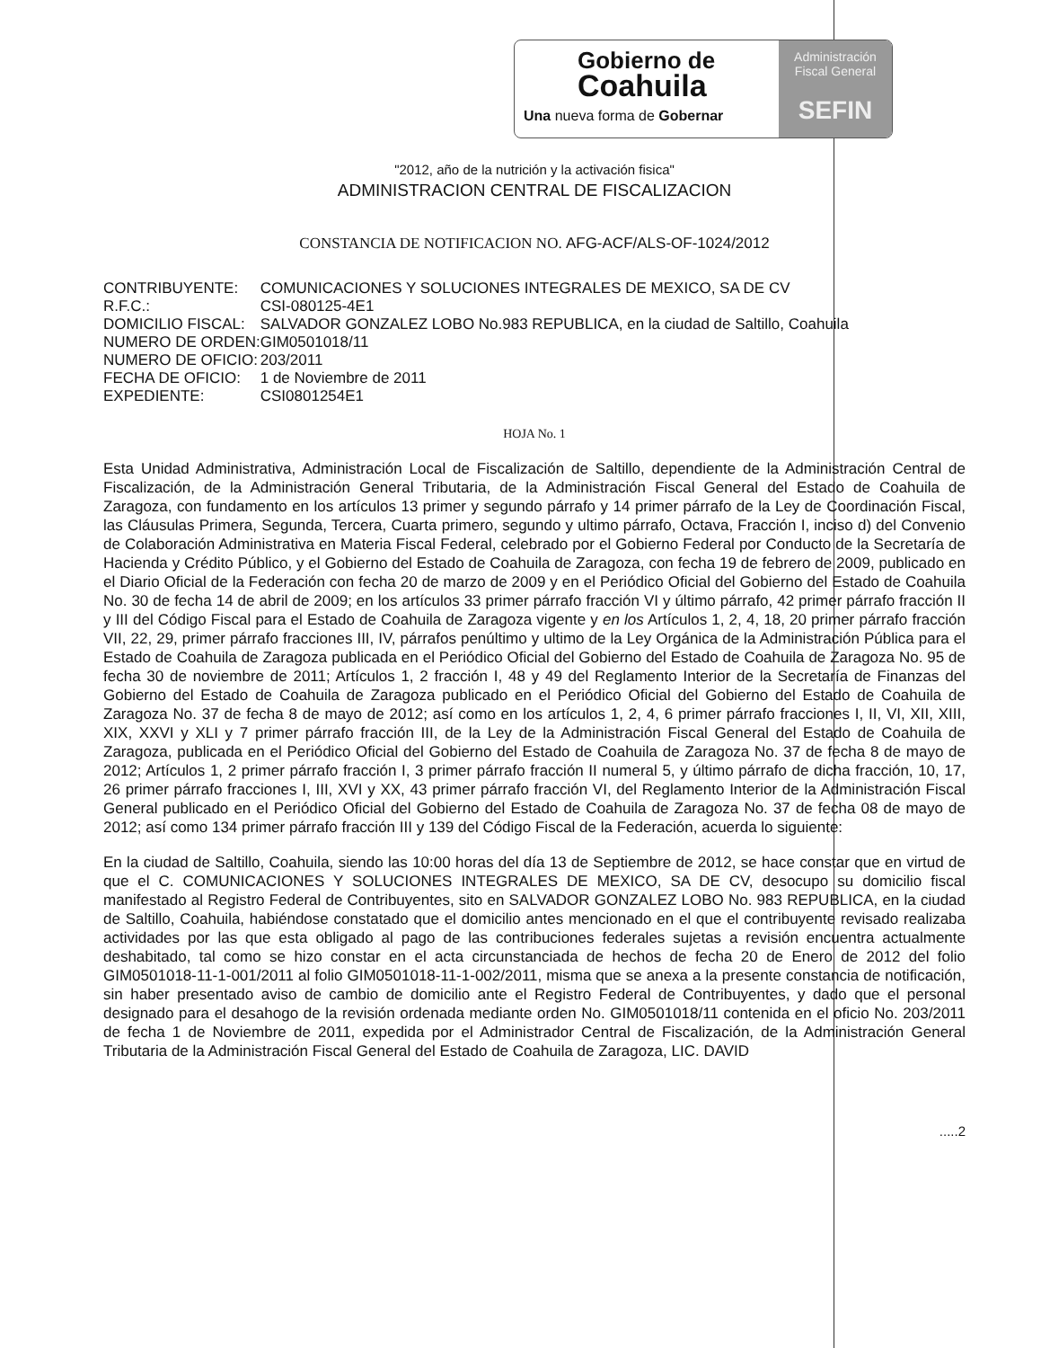Gobierno de
Coahuila
Una nueva forma de Gobernar
Administración
Fiscal General
SEFIN
"2012, año de la nutrición y la activación fisica"
ADMINISTRACION CENTRAL DE FISCALIZACION
CONSTANCIA DE NOTIFICACION NO. AFG-ACF/ALS-OF-1024/2012
| CONTRIBUYENTE: | COMUNICACIONES Y SOLUCIONES INTEGRALES DE MEXICO, SA DE CV |
| R.F.C.: | CSI-080125-4E1 |
| DOMICILIO FISCAL: | SALVADOR GONZALEZ LOBO No.983 REPUBLICA, en la ciudad de Saltillo, Coahuila |
| NUMERO DE ORDEN: | GIM0501018/11 |
| NUMERO DE OFICIO: | 203/2011 |
| FECHA DE OFICIO: | 1 de Noviembre de 2011 |
| EXPEDIENTE: | CSI0801254E1 |
HOJA No. 1
Esta Unidad Administrativa, Administración Local de Fiscalización de Saltillo, dependiente de la Administración Central de Fiscalización, de la Administración General Tributaria, de la Administración Fiscal General del Estado de Coahuila de Zaragoza, con fundamento en los artículos 13 primer y segundo párrafo y 14 primer párrafo de la Ley de Coordinación Fiscal, las Cláusulas Primera, Segunda, Tercera, Cuarta primero, segundo y ultimo párrafo, Octava, Fracción I, inciso d) del Convenio de Colaboración Administrativa en Materia Fiscal Federal, celebrado por el Gobierno Federal por Conducto de la Secretaría de Hacienda y Crédito Público, y el Gobierno del Estado de Coahuila de Zaragoza, con fecha 19 de febrero de 2009, publicado en el Diario Oficial de la Federación con fecha 20 de marzo de 2009 y en el Periódico Oficial del Gobierno del Estado de Coahuila No. 30 de fecha 14 de abril de 2009; en los artículos 33 primer párrafo fracción VI y último párrafo, 42 primer párrafo fracción II y III del Código Fiscal para el Estado de Coahuila de Zaragoza vigente y en los Artículos 1, 2, 4, 18, 20 primer párrafo fracción VII, 22, 29, primer párrafo fracciones III, IV, párrafos penúltimo y ultimo de la Ley Orgánica de la Administración Pública para el Estado de Coahuila de Zaragoza publicada en el Periódico Oficial del Gobierno del Estado de Coahuila de Zaragoza No. 95 de fecha 30 de noviembre de 2011; Artículos 1, 2 fracción I, 48 y 49 del Reglamento Interior de la Secretaría de Finanzas del Gobierno del Estado de Coahuila de Zaragoza publicado en el Periódico Oficial del Gobierno del Estado de Coahuila de Zaragoza No. 37 de fecha 8 de mayo de 2012; así como en los artículos 1, 2, 4, 6 primer párrafo fracciones I, II, VI, XII, XIII, XIX, XXVI y XLI y 7 primer párrafo fracción III, de la Ley de la Administración Fiscal General del Estado de Coahuila de Zaragoza, publicada en el Periódico Oficial del Gobierno del Estado de Coahuila de Zaragoza No. 37 de fecha 8 de mayo de 2012; Artículos 1, 2 primer párrafo fracción I, 3 primer párrafo fracción II numeral 5, y último párrafo de dicha fracción, 10, 17, 26 primer párrafo fracciones I, III, XVI y XX, 43 primer párrafo fracción VI, del Reglamento Interior de la Administración Fiscal General publicado en el Periódico Oficial del Gobierno del Estado de Coahuila de Zaragoza No. 37 de fecha 08 de mayo de 2012; así como 134 primer párrafo fracción III y 139 del Código Fiscal de la Federación, acuerda lo siguiente:
En la ciudad de Saltillo, Coahuila, siendo las 10:00 horas del día 13 de Septiembre de 2012, se hace constar que en virtud de que el C. COMUNICACIONES Y SOLUCIONES INTEGRALES DE MEXICO, SA DE CV, desocupo su domicilio fiscal manifestado al Registro Federal de Contribuyentes, sito en SALVADOR GONZALEZ LOBO No. 983 REPUBLICA, en la ciudad de Saltillo, Coahuila, habiéndose constatado que el domicilio antes mencionado en el que el contribuyente revisado realizaba actividades por las que esta obligado al pago de las contribuciones federales sujetas a revisión encuentra actualmente deshabitado, tal como se hizo constar en el acta circunstanciada de hechos de fecha 20 de Enero de 2012 del folio GIM0501018-11-1-001/2011 al folio GIM0501018-11-1-002/2011, misma que se anexa a la presente constancia de notificación, sin haber presentado aviso de cambio de domicilio ante el Registro Federal de Contribuyentes, y dado que el personal designado para el desahogo de la revisión ordenada mediante orden No. GIM0501018/11 contenida en el oficio No. 203/2011 de fecha 1 de Noviembre de 2011, expedida por el Administrador Central de Fiscalización, de la Administración General Tributaria de la Administración Fiscal General del Estado de Coahuila de Zaragoza, LIC. DAVID
.....2